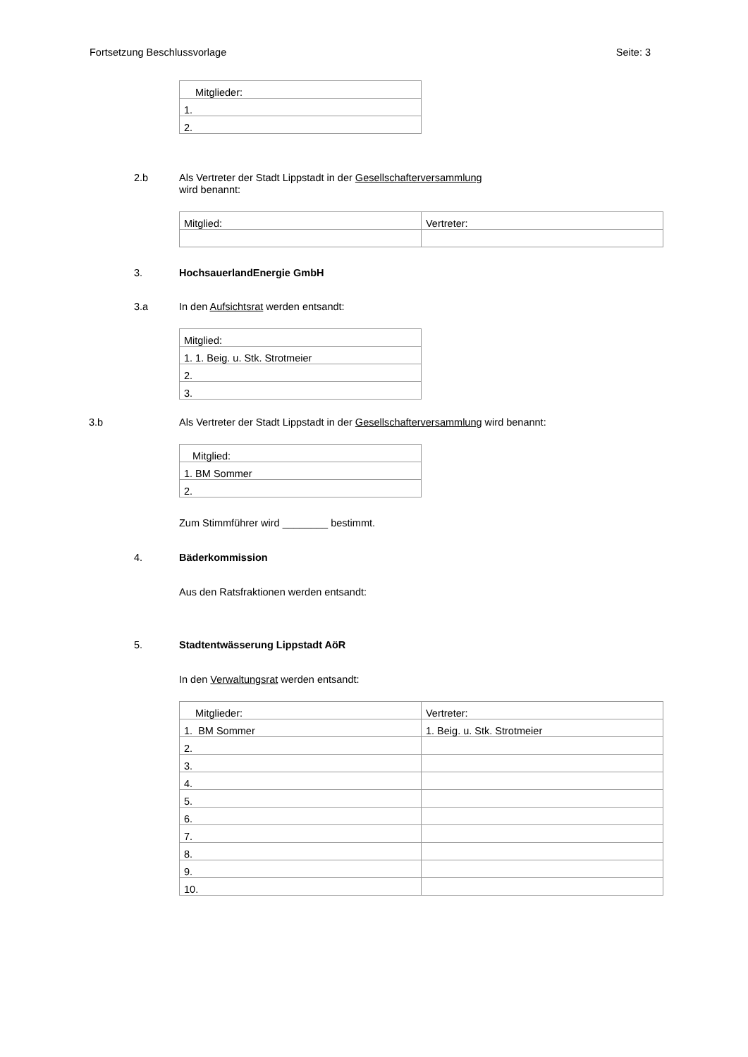Fortsetzung Beschlussvorlage Seite: 3
| Mitglieder: |
| 1. |
| 2. |
2.b Als Vertreter der Stadt Lippstadt in der Gesellschafterversammlung
wird benannt:
| Mitglied: | Vertreter: |
3. HochsauerlandEnergie GmbH
3.a In den Aufsichtsrat werden entsandt:
| Mitglied: |
| 1. 1. Beig. u. Stk. Strotmeier |
| 2. |
| 3. |
3.b Als Vertreter der Stadt Lippstadt in der Gesellschafterversammlung wird benannt:
| Mitglied: |
| 1. BM Sommer |
| 2. |
Zum Stimmführer wird ________ bestimmt.
4. Bäderkommission
Aus den Ratsfraktionen werden entsandt:
5. Stadtentwässerung Lippstadt AöR
In den Verwaltungsrat werden entsandt:
| Mitglieder: | Vertreter: |
| 1. BM Sommer | 1. Beig. u. Stk. Strotmeier |
| 2. | |
| 3. | |
| 4. | |
| 5. | |
| 6. | |
| 7. | |
| 8. | |
| 9. | |
| 10. | |